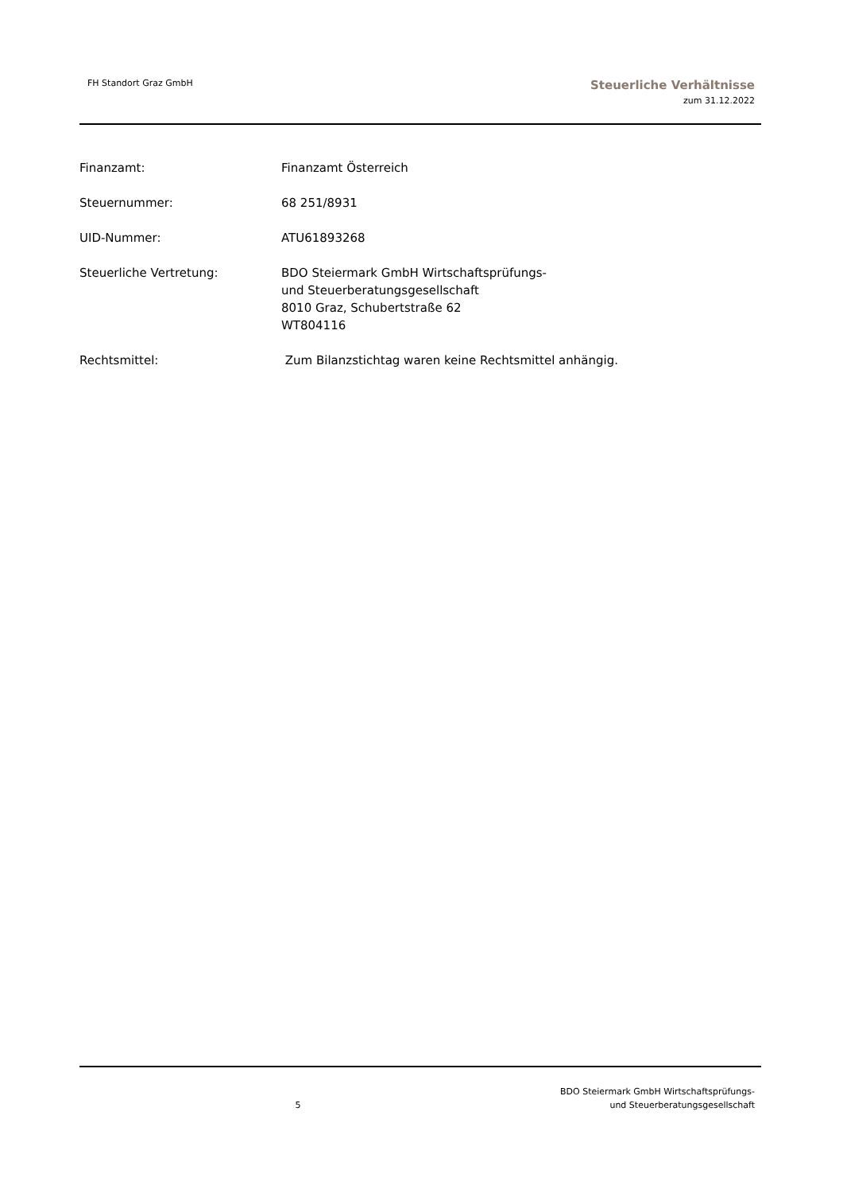FH Standort Graz GmbH
Steuerliche Verhältnisse
zum 31.12.2022
Finanzamt: Finanzamt Österreich
Steuernummer: 68 251/8931
UID-Nummer: ATU61893268
Steuerliche Vertretung: BDO Steiermark GmbH Wirtschaftsprüfungs-
und Steuerberatungsgesellschaft
8010 Graz, Schubertstraße 62
WT804116
Rechtsmittel: Zum Bilanzstichtag waren keine Rechtsmittel anhängig.
5
BDO Steiermark GmbH Wirtschaftsprüfungs-
und Steuerberatungsgesellschaft